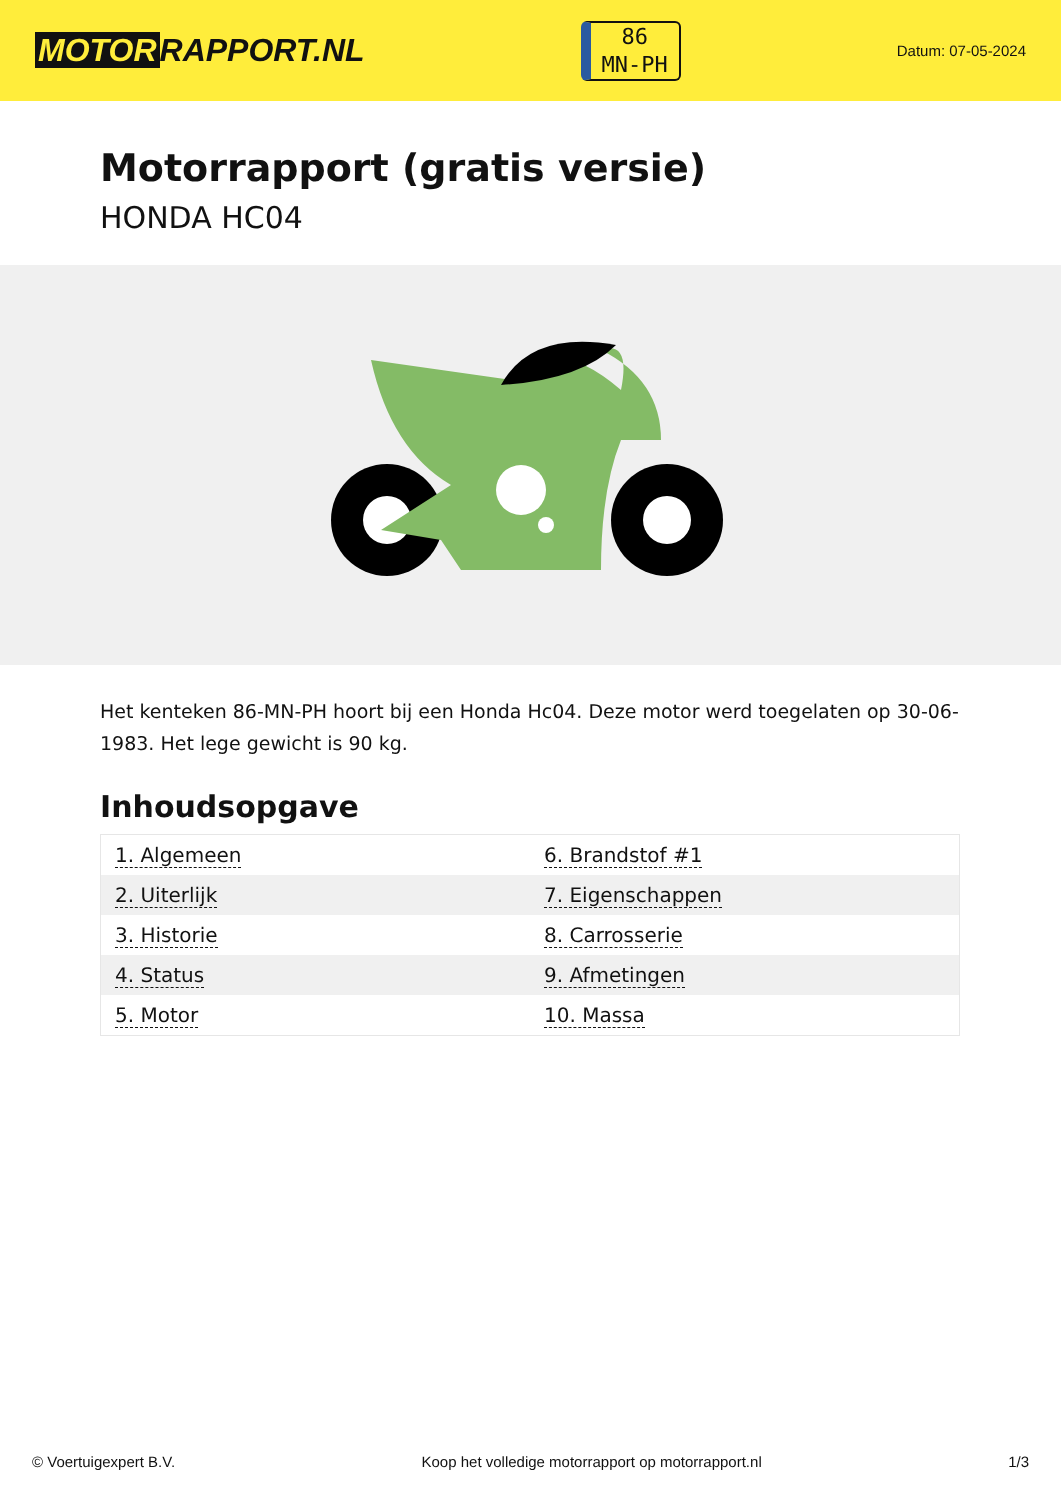MOTOR RAPPORT.NL
86
MN-PH
Datum: 07-05-2024
Motorrapport (gratis versie)
HONDA HC04
Het kenteken 86-MN-PH hoort bij een Honda Hc04. Deze motor werd toegelaten op 30-06-1983. Het lege gewicht is 90 kg.
Inhoudsopgave
| 1. Algemeen | 6. Brandstof #1 |
| 2. Uiterlijk | 7. Eigenschappen |
| 3. Historie | 8. Carrosserie |
| 4. Status | 9. Afmetingen |
| 5. Motor | 10. Massa |
© Voertuigexpert B.V. Koop het volledige motorrapport op motorrapport.nl 1/3